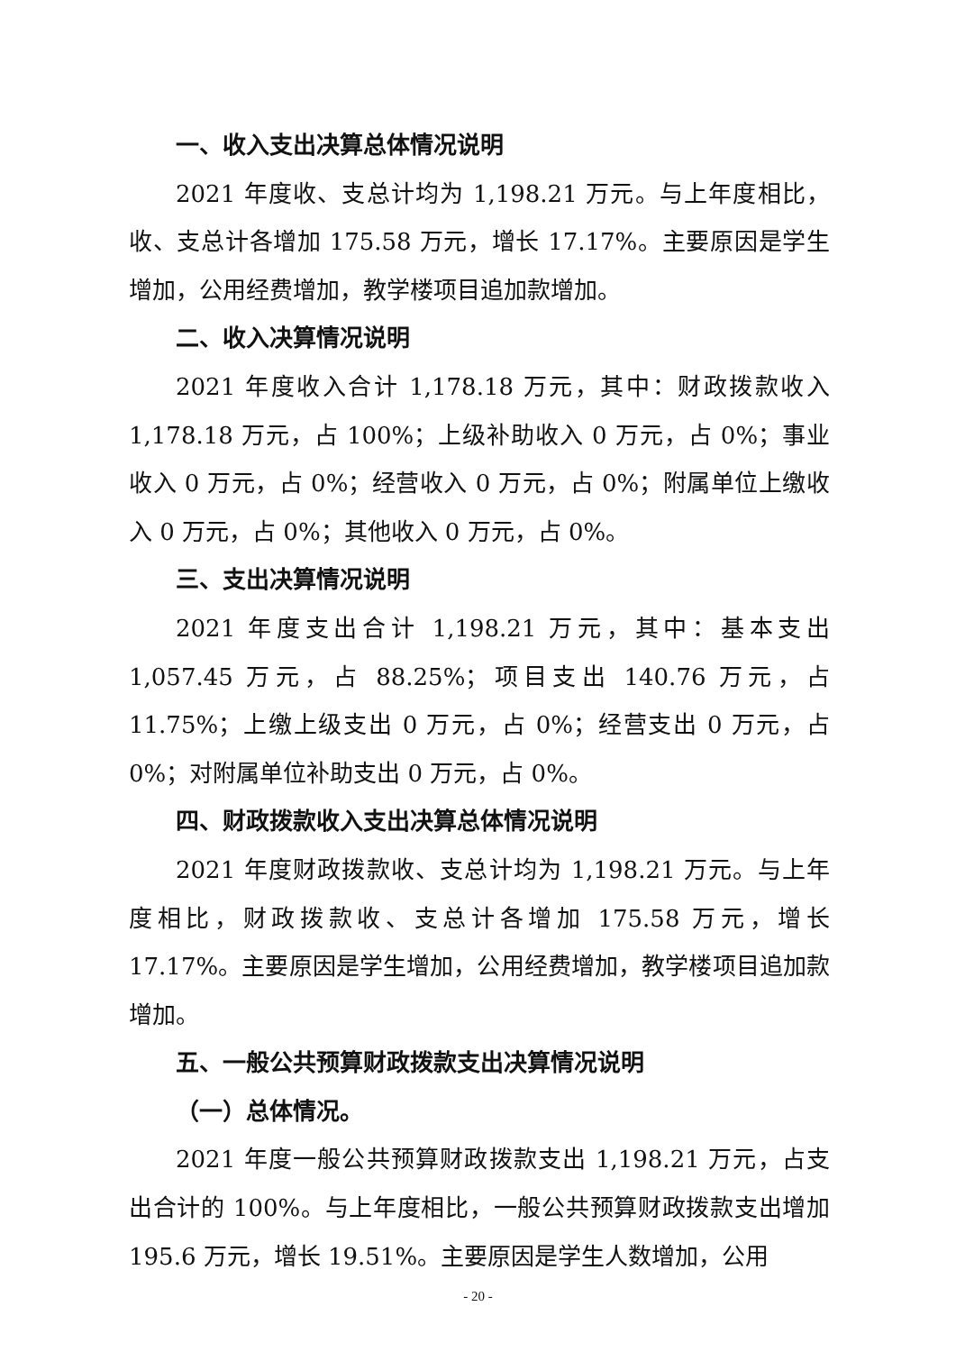一、收入支出决算总体情况说明
2021 年度收、支总计均为 1,198.21 万元。与上年度相比，收、支总计各增加 175.58 万元，增长 17.17%。主要原因是学生增加，公用经费增加，教学楼项目追加款增加。
二、收入决算情况说明
2021 年度收入合计 1,178.18 万元，其中：财政拨款收入 1,178.18 万元，占 100%；上级补助收入 0 万元，占 0%；事业收入 0 万元，占 0%；经营收入 0 万元，占 0%；附属单位上缴收入 0 万元，占 0%；其他收入 0 万元，占 0%。
三、支出决算情况说明
2021 年度支出合计 1,198.21 万元，其中：基本支出 1,057.45 万元，占 88.25%；项目支出 140.76 万元，占 11.75%；上缴上级支出 0 万元，占 0%；经营支出 0 万元，占 0%；对附属单位补助支出 0 万元，占 0%。
四、财政拨款收入支出决算总体情况说明
2021 年度财政拨款收、支总计均为 1,198.21 万元。与上年度相比，财政拨款收、支总计各增加 175.58 万元，增长 17.17%。主要原因是学生增加，公用经费增加，教学楼项目追加款增加。
五、一般公共预算财政拨款支出决算情况说明
（一）总体情况。
2021 年度一般公共预算财政拨款支出 1,198.21 万元，占支出合计的 100%。与上年度相比，一般公共预算财政拨款支出增加 195.6 万元，增长 19.51%。主要原因是学生人数增加，公用
- 20 -